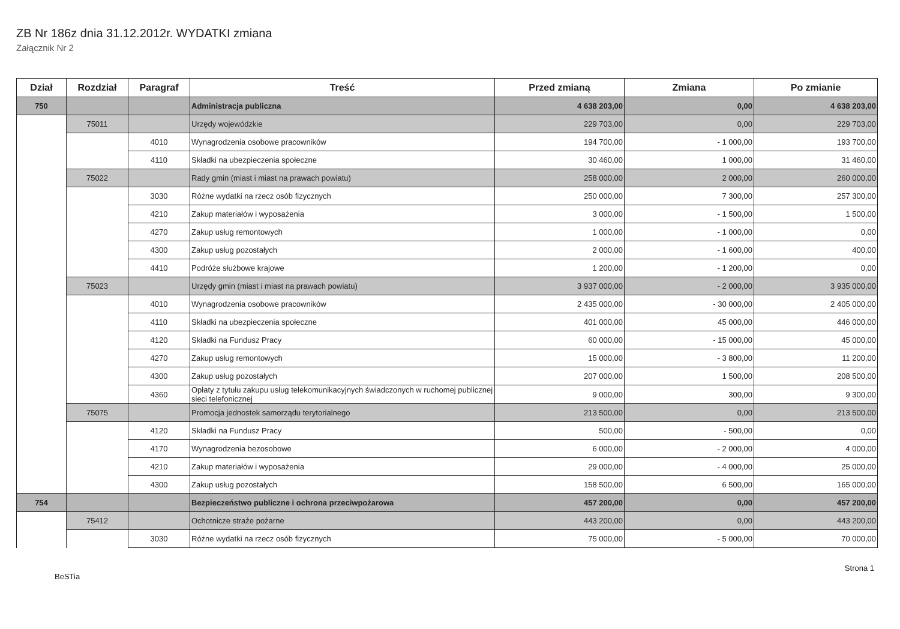ZB Nr 186z dnia 31.12.2012r. WYDATKI zmiana
Załącznik Nr 2
| Dział | Rozdział | Paragraf | Treść | Przed zmianą | Zmiana | Po zmianie |
| --- | --- | --- | --- | --- | --- | --- |
| 750 | | | Administracja publiczna | 4 638 203,00 | 0,00 | 4 638 203,00 |
| | 75011 | | Urzędy wojewódzkie | 229 703,00 | 0,00 | 229 703,00 |
| | | 4010 | Wynagrodzenia osobowe pracowników | 194 700,00 | - 1 000,00 | 193 700,00 |
| | | 4110 | Składki na ubezpieczenia społeczne | 30 460,00 | 1 000,00 | 31 460,00 |
| | 75022 | | Rady gmin (miast i miast na prawach powiatu) | 258 000,00 | 2 000,00 | 260 000,00 |
| | | 3030 | Różne wydatki na rzecz osób fizycznych | 250 000,00 | 7 300,00 | 257 300,00 |
| | | 4210 | Zakup materiałów i wyposażenia | 3 000,00 | - 1 500,00 | 1 500,00 |
| | | 4270 | Zakup usług remontowych | 1 000,00 | - 1 000,00 | 0,00 |
| | | 4300 | Zakup usług pozostałych | 2 000,00 | - 1 600,00 | 400,00 |
| | | 4410 | Podróże służbowe krajowe | 1 200,00 | - 1 200,00 | 0,00 |
| | 75023 | | Urzędy gmin (miast i miast na prawach powiatu) | 3 937 000,00 | - 2 000,00 | 3 935 000,00 |
| | | 4010 | Wynagrodzenia osobowe pracowników | 2 435 000,00 | - 30 000,00 | 2 405 000,00 |
| | | 4110 | Składki na ubezpieczenia społeczne | 401 000,00 | 45 000,00 | 446 000,00 |
| | | 4120 | Składki na Fundusz Pracy | 60 000,00 | - 15 000,00 | 45 000,00 |
| | | 4270 | Zakup usług remontowych | 15 000,00 | - 3 800,00 | 11 200,00 |
| | | 4300 | Zakup usług pozostałych | 207 000,00 | 1 500,00 | 208 500,00 |
| | | 4360 | Opłaty z tytułu zakupu usług telekomunikacyjnych świadczonych w ruchomej publicznej sieci telefonicznej | 9 000,00 | 300,00 | 9 300,00 |
| | 75075 | | Promocja jednostek samorządu terytorialnego | 213 500,00 | 0,00 | 213 500,00 |
| | | 4120 | Składki na Fundusz Pracy | 500,00 | - 500,00 | 0,00 |
| | | 4170 | Wynagrodzenia bezosobowe | 6 000,00 | - 2 000,00 | 4 000,00 |
| | | 4210 | Zakup materiałów i wyposażenia | 29 000,00 | - 4 000,00 | 25 000,00 |
| | | 4300 | Zakup usług pozostałych | 158 500,00 | 6 500,00 | 165 000,00 |
| 754 | | | Bezpieczeństwo publiczne i ochrona przeciwpożarowa | 457 200,00 | 0,00 | 457 200,00 |
| | 75412 | | Ochotnicze straże pożarne | 443 200,00 | 0,00 | 443 200,00 |
| | | 3030 | Różne wydatki na rzecz osób fizycznych | 75 000,00 | - 5 000,00 | 70 000,00 |
BeSTia Strona 1